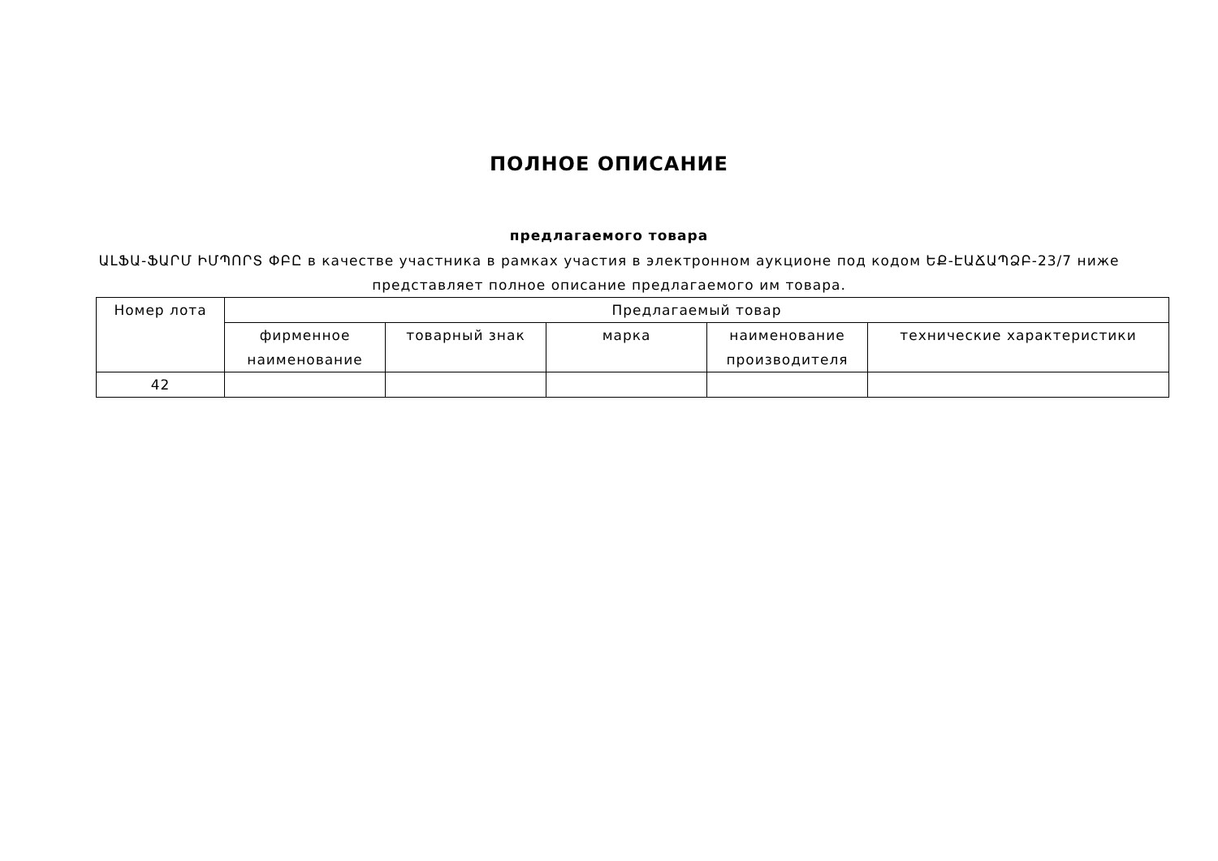ПОЛНОЕ ОПИСАНИЕ
предлагаемого товара
ԱԼՖԱ-ՖԱՐՄ ԻՄՊՈՐՏ ՓԲԸ в качестве участника в рамках участия в электронном аукционе под кодом ԵՔ-ԷԱՃԱՊՁԲ-23/7 ниже представляет полное описание предлагаемого им товара.
| Номер лота | Предлагаемый товар | | | | |
| --- | --- | --- | --- | --- | --- |
| | фирменное наименование | товарный знак | марка | наименование производителя | технические характеристики |
| 42 | | | | | |